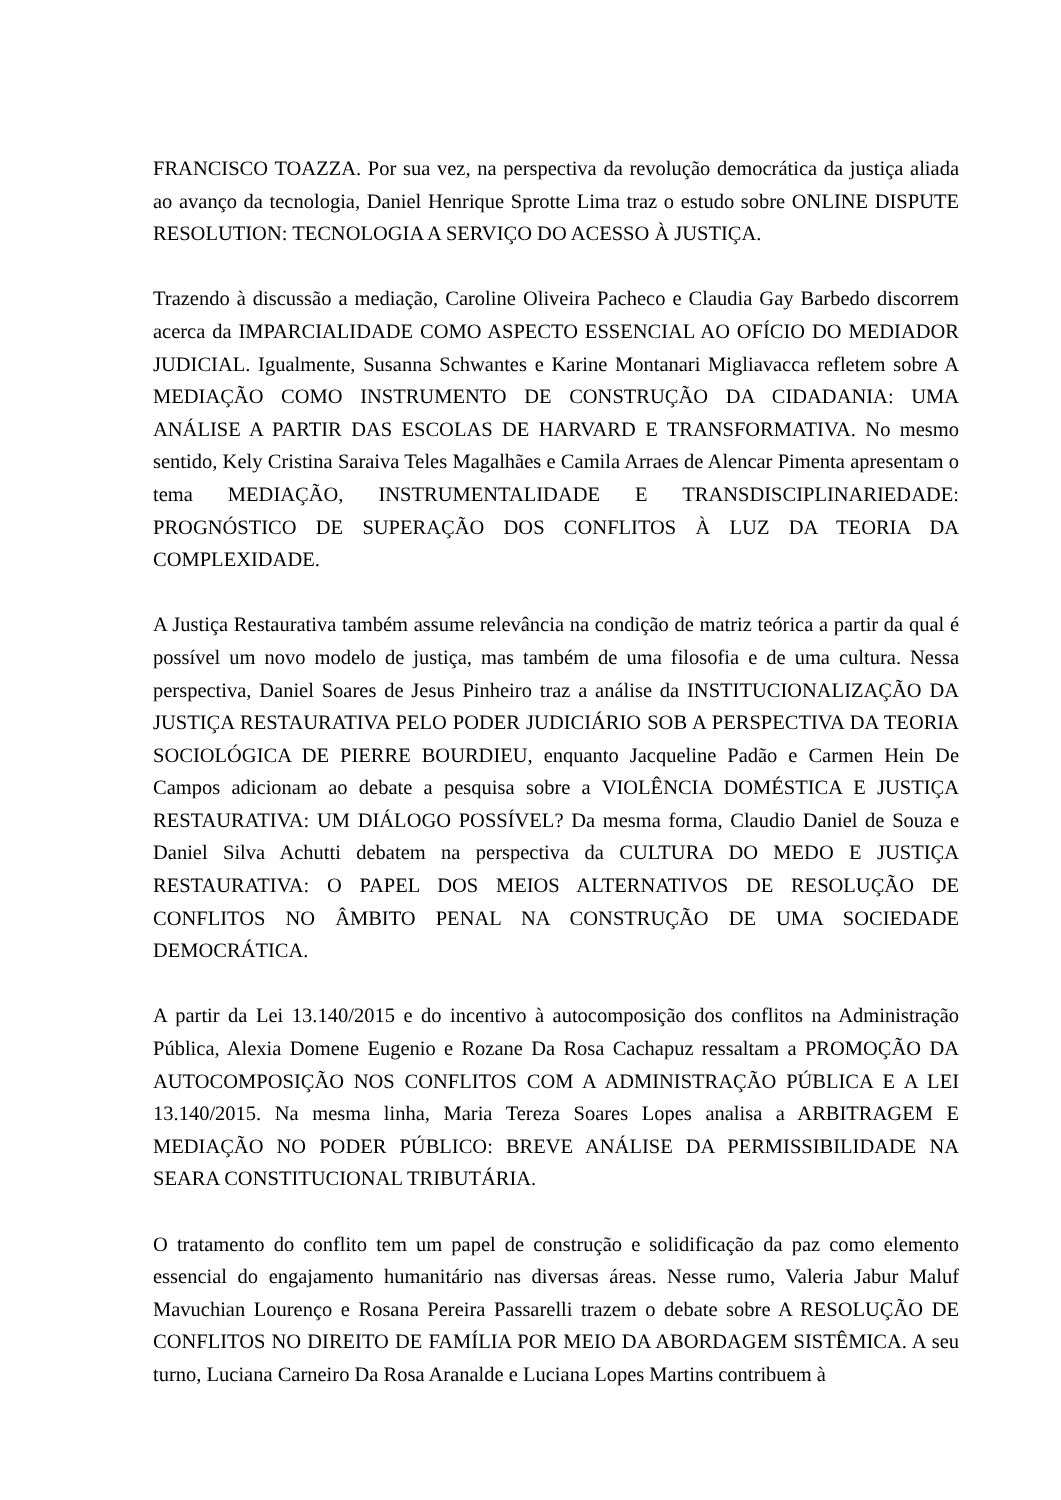FRANCISCO TOAZZA. Por sua vez, na perspectiva da revolução democrática da justiça aliada ao avanço da tecnologia, Daniel Henrique Sprotte Lima traz o estudo sobre ONLINE DISPUTE RESOLUTION: TECNOLOGIA A SERVIÇO DO ACESSO À JUSTIÇA.
Trazendo à discussão a mediação, Caroline Oliveira Pacheco e Claudia Gay Barbedo discorrem acerca da IMPARCIALIDADE COMO ASPECTO ESSENCIAL AO OFÍCIO DO MEDIADOR JUDICIAL. Igualmente, Susanna Schwantes e Karine Montanari Migliavacca refletem sobre A MEDIAÇÃO COMO INSTRUMENTO DE CONSTRUÇÃO DA CIDADANIA: UMA ANÁLISE A PARTIR DAS ESCOLAS DE HARVARD E TRANSFORMATIVA. No mesmo sentido, Kely Cristina Saraiva Teles Magalhães e Camila Arraes de Alencar Pimenta apresentam o tema MEDIAÇÃO, INSTRUMENTALIDADE E TRANSDISCIPLINARIEDADE: PROGNÓSTICO DE SUPERAÇÃO DOS CONFLITOS À LUZ DA TEORIA DA COMPLEXIDADE.
A Justiça Restaurativa também assume relevância na condição de matriz teórica a partir da qual é possível um novo modelo de justiça, mas também de uma filosofia e de uma cultura. Nessa perspectiva, Daniel Soares de Jesus Pinheiro traz a análise da INSTITUCIONALIZAÇÃO DA JUSTIÇA RESTAURATIVA PELO PODER JUDICIÁRIO SOB A PERSPECTIVA DA TEORIA SOCIOLÓGICA DE PIERRE BOURDIEU, enquanto Jacqueline Padão e Carmen Hein De Campos adicionam ao debate a pesquisa sobre a VIOLÊNCIA DOMÉSTICA E JUSTIÇA RESTAURATIVA: UM DIÁLOGO POSSÍVEL? Da mesma forma, Claudio Daniel de Souza e Daniel Silva Achutti debatem na perspectiva da CULTURA DO MEDO E JUSTIÇA RESTAURATIVA: O PAPEL DOS MEIOS ALTERNATIVOS DE RESOLUÇÃO DE CONFLITOS NO ÂMBITO PENAL NA CONSTRUÇÃO DE UMA SOCIEDADE DEMOCRÁTICA.
A partir da Lei 13.140/2015 e do incentivo à autocomposição dos conflitos na Administração Pública, Alexia Domene Eugenio e Rozane Da Rosa Cachapuz ressaltam a PROMOÇÃO DA AUTOCOMPOSIÇÃO NOS CONFLITOS COM A ADMINISTRAÇÃO PÚBLICA E A LEI 13.140/2015. Na mesma linha, Maria Tereza Soares Lopes analisa a ARBITRAGEM E MEDIAÇÃO NO PODER PÚBLICO: BREVE ANÁLISE DA PERMISSIBILIDADE NA SEARA CONSTITUCIONAL TRIBUTÁRIA.
O tratamento do conflito tem um papel de construção e solidificação da paz como elemento essencial do engajamento humanitário nas diversas áreas. Nesse rumo, Valeria Jabur Maluf Mavuchian Lourenço e Rosana Pereira Passarelli trazem o debate sobre A RESOLUÇÃO DE CONFLITOS NO DIREITO DE FAMÍLIA POR MEIO DA ABORDAGEM SISTÊMICA. A seu turno, Luciana Carneiro Da Rosa Aranalde e Luciana Lopes Martins contribuem à